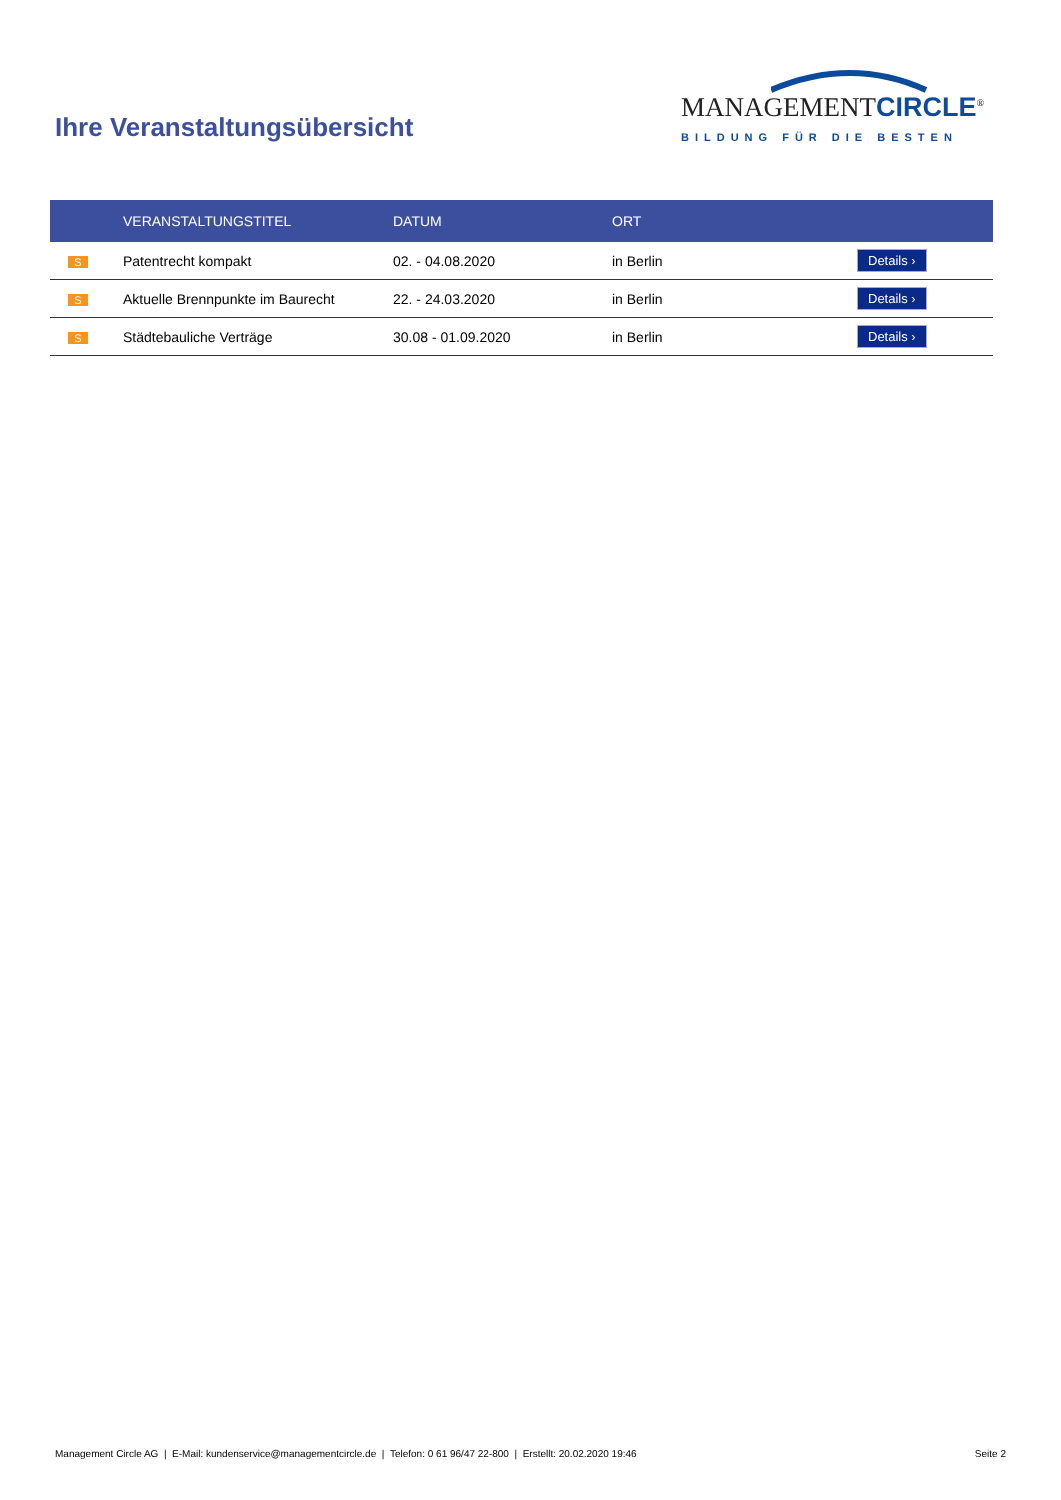Ihre Veranstaltungsübersicht
MANAGEMENTCIRCLE<sup>®</sup>
BILDUNG FÜR DIE BESTEN
| | VERANSTALTUNGSTITEL | DATUM | ORT | |
| --- | --- | --- | --- | --- |
| S | Patentrecht kompakt | 02. - 04.08.2020 | in Berlin | Details › |
| S | Aktuelle Brennpunkte im Baurecht | 22. - 24.03.2020 | in Berlin | Details › |
| S | Städtebauliche Verträge | 30.08 - 01.09.2020 | in Berlin | Details › |
Management Circle AG | E-Mail: kundenservice@managementcircle.de | Telefon: 0 61 96/47 22-800 | Erstellt: 20.02.2020 19:46 Seite 2